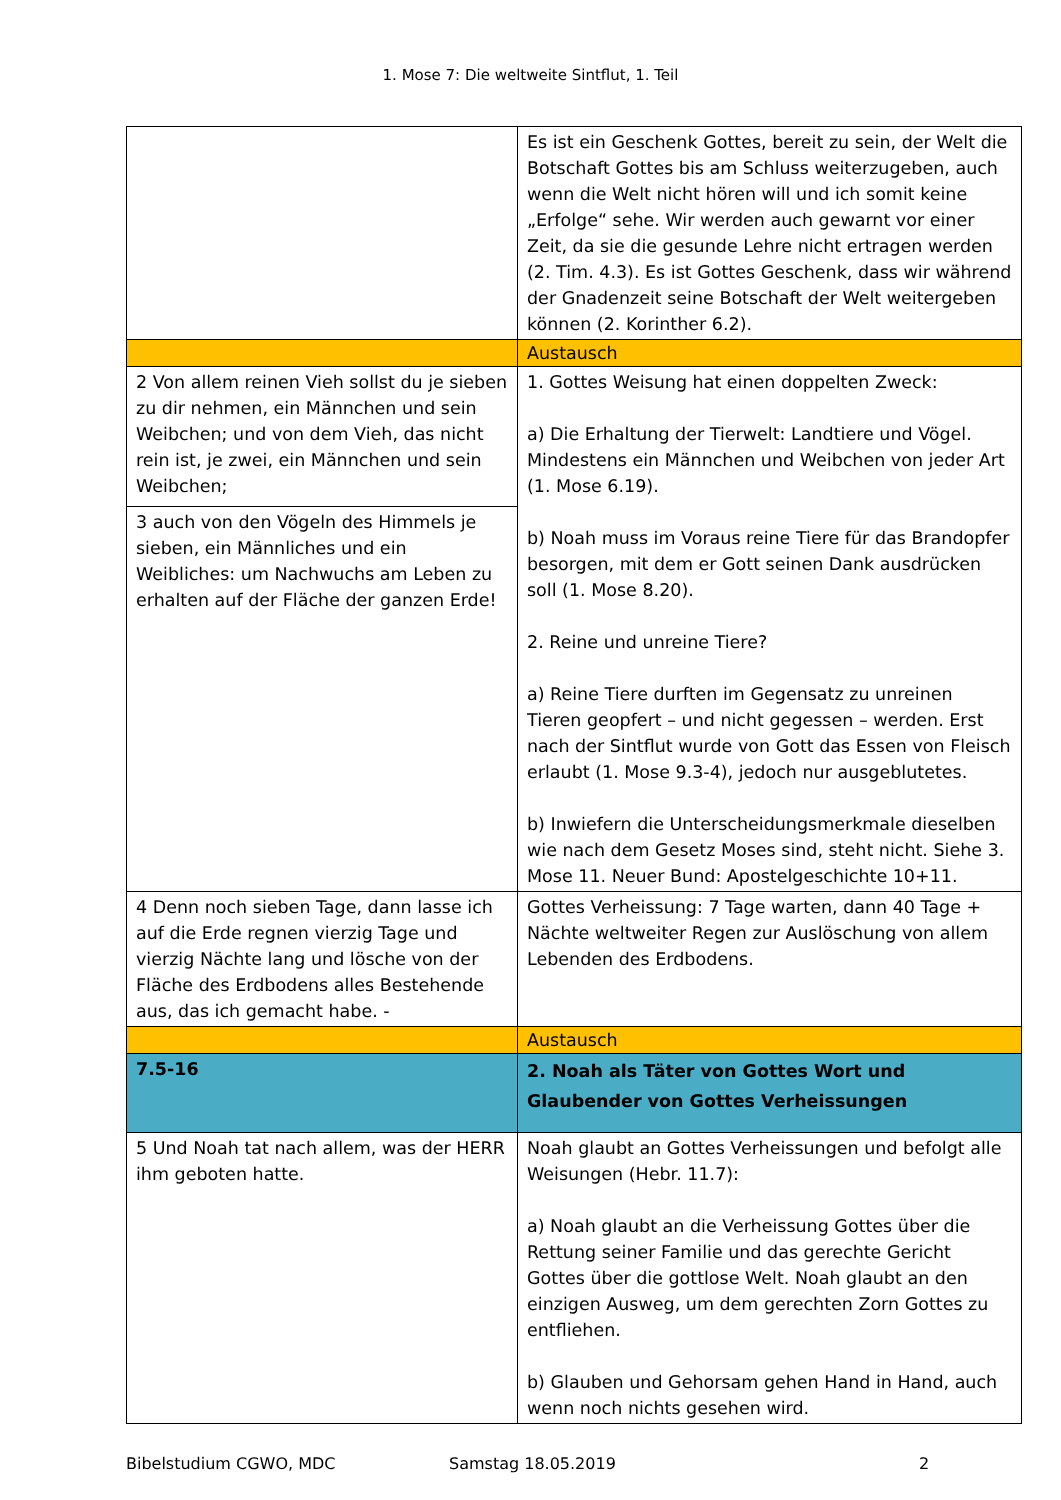1. Mose 7: Die weltweite Sintflut, 1. Teil
| | Es ist ein Geschenk Gottes, bereit zu sein, der Welt die Botschaft Gottes bis am Schluss weiterzugeben, auch wenn die Welt nicht hören will und ich somit keine „Erfolge“ sehe. Wir werden auch gewarnt vor einer Zeit, da sie die gesunde Lehre nicht ertragen werden (2. Tim. 4.3). Es ist Gottes Geschenk, dass wir während der Gnadenzeit seine Botschaft der Welt weitergeben können (2. Korinther 6.2). |
| | Austausch |
| 2 Von allem reinen Vieh sollst du je sieben zu dir nehmen, ein Männchen und sein Weibchen; und von dem Vieh, das nicht rein ist, je zwei, ein Männchen und sein Weibchen; | 1. Gottes Weisung hat einen doppelten Zweck: a) Die Erhaltung der Tierwelt: Landtiere und Vögel. Mindestens ein Männchen und Weibchen von jeder Art (1. Mose 6.19). b) Noah muss im Voraus reine Tiere für das Brandopfer besorgen, mit dem er Gott seinen Dank ausdrücken soll (1. Mose 8.20). 2. Reine und unreine Tiere? a) Reine Tiere durften im Gegensatz zu unreinen Tieren geopfert – und nicht gegessen – werden. Erst nach der Sintflut wurde von Gott das Essen von Fleisch erlaubt (1. Mose 9.3-4), jedoch nur ausgeblutetes. b) Inwiefern die Unterscheidungsmerkmale dieselben wie nach dem Gesetz Moses sind, steht nicht. Siehe 3. Mose 11. Neuer Bund: Apostelgeschichte 10+11. |
| 3 auch von den Vögeln des Himmels je sieben, ein Männliches und ein Weibliches: um Nachwuchs am Leben zu erhalten auf der Fläche der ganzen Erde! | |
| 4 Denn noch sieben Tage, dann lasse ich auf die Erde regnen vierzig Tage und vierzig Nächte lang und lösche von der Fläche des Erdbodens alles Bestehende aus, das ich gemacht habe. - | Gottes Verheissung: 7 Tage warten, dann 40 Tage + Nächte weltweiter Regen zur Auslöschung von allem Lebenden des Erdbodens. |
| | Austausch |
| 7.5-16 | 2. Noah als Täter von Gottes Wort und Glaubender von Gottes Verheissungen |
| 5 Und Noah tat nach allem, was der HERR ihm geboten hatte. | Noah glaubt an Gottes Verheissungen und befolgt alle Weisungen (Hebr. 11.7): a) Noah glaubt an die Verheissung Gottes über die Rettung seiner Familie und das gerechte Gericht Gottes über die gottlose Welt. Noah glaubt an den einzigen Ausweg, um dem gerechten Zorn Gottes zu entfliehen. b) Glauben und Gehorsam gehen Hand in Hand, auch wenn noch nichts gesehen wird. |
Bibelstudium CGWO, MDC Samstag 18.05.2019 2